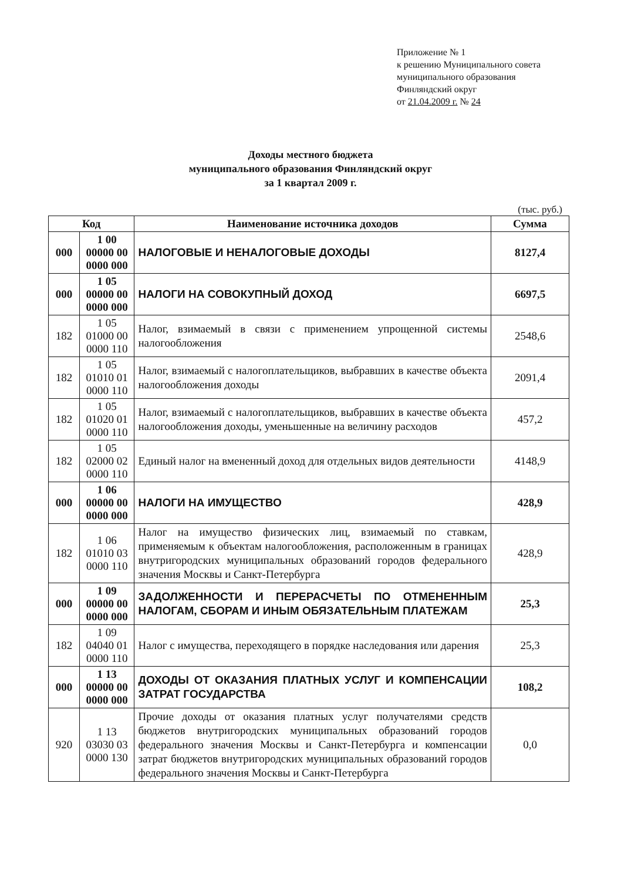Приложение № 1
к решению Муниципального совета
муниципального образования
Финляндский округ
от 21.04.2009 г. № 24
Доходы местного бюджета
муниципального образования Финляндский округ
за 1 квартал 2009 г.
(тыс. руб.)
| Код | | Наименование источника доходов | Сумма |
| --- | --- | --- | --- |
| 000 | 1 00 00000 00 0000 000 | НАЛОГОВЫЕ И НЕНАЛОГОВЫЕ ДОХОДЫ | 8127,4 |
| 000 | 1 05 00000 00 0000 000 | НАЛОГИ НА СОВОКУПНЫЙ ДОХОД | 6697,5 |
| 182 | 1 05 01000 00 0000 110 | Налог, взимаемый в связи с применением упрощенной системы налогообложения | 2548,6 |
| 182 | 1 05 01010 01 0000 110 | Налог, взимаемый с налогоплательщиков, выбравших в качестве объекта налогообложения доходы | 2091,4 |
| 182 | 1 05 01020 01 0000 110 | Налог, взимаемый с налогоплательщиков, выбравших в качестве объекта налогообложения доходы, уменьшенные на величину расходов | 457,2 |
| 182 | 1 05 02000 02 0000 110 | Единый налог на вмененный доход для отдельных видов деятельности | 4148,9 |
| 000 | 1 06 00000 00 0000 000 | НАЛОГИ НА ИМУЩЕСТВО | 428,9 |
| 182 | 1 06 01010 03 0000 110 | Налог на имущество физических лиц, взимаемый по ставкам, применяемым к объектам налогообложения, расположенным в границах внутригородских муниципальных образований городов федерального значения Москвы и Санкт-Петербурга | 428,9 |
| 000 | 1 09 00000 00 0000 000 | ЗАДОЛЖЕННОСТИ И ПЕРЕРАСЧЕТЫ ПО ОТМЕНЕННЫМ НАЛОГАМ, СБОРАМ И ИНЫМ ОБЯЗАТЕЛЬНЫМ ПЛАТЕЖАМ | 25,3 |
| 182 | 1 09 04040 01 0000 110 | Налог с имущества, переходящего в порядке наследования или дарения | 25,3 |
| 000 | 1 13 00000 00 0000 000 | ДОХОДЫ ОТ ОКАЗАНИЯ ПЛАТНЫХ УСЛУГ И КОМПЕНСАЦИИ ЗАТРАТ ГОСУДАРСТВА | 108,2 |
| 920 | 1 13 03030 03 0000 130 | Прочие доходы от оказания платных услуг получателями средств бюджетов внутригородских муниципальных образований городов федерального значения Москвы и Санкт-Петербурга и компенсации затрат бюджетов внутригородских муниципальных образований городов федерального значения Москвы и Санкт-Петербурга | 0,0 |